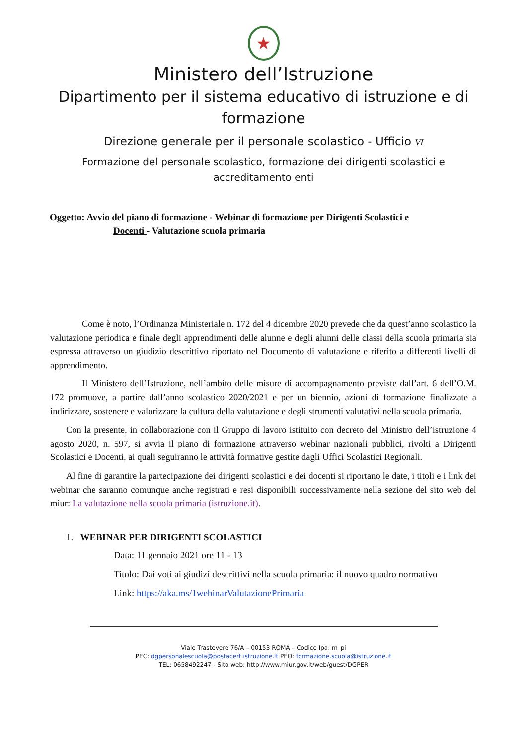★
Ministero dell’Istruzione
Dipartimento per il sistema educativo di istruzione e di
formazione
Direzione generale per il personale scolastico - Ufficio VI
Formazione del personale scolastico, formazione dei dirigenti scolastici e
accreditamento enti
Oggetto: Avvio del piano di formazione - Webinar di formazione per Dirigenti Scolastici e
Docenti - Valutazione scuola primaria
Come è noto, l’Ordinanza Ministeriale n. 172 del 4 dicembre 2020 prevede che da quest’anno scolastico la valutazione periodica e finale degli apprendimenti delle alunne e degli alunni delle classi della scuola primaria sia espressa attraverso un giudizio descrittivo riportato nel Documento di valutazione e riferito a differenti livelli di apprendimento.
Il Ministero dell’Istruzione, nell’ambito delle misure di accompagnamento previste dall’art. 6 dell’O.M. 172 promuove, a partire dall’anno scolastico 2020/2021 e per un biennio, azioni di formazione finalizzate a indirizzare, sostenere e valorizzare la cultura della valutazione e degli strumenti valutativi nella scuola primaria.
Con la presente, in collaborazione con il Gruppo di lavoro istituito con decreto del Ministro dell’istruzione 4 agosto 2020, n. 597, si avvia il piano di formazione attraverso webinar nazionali pubblici, rivolti a Dirigenti Scolastici e Docenti, ai quali seguiranno le attività formative gestite dagli Uffici Scolastici Regionali.
Al fine di garantire la partecipazione dei dirigenti scolastici e dei docenti si riportano le date, i titoli e i link dei webinar che saranno comunque anche registrati e resi disponibili successivamente nella sezione del sito web del miur: La valutazione nella scuola primaria (istruzione.it).
1. WEBINAR PER DIRIGENTI SCOLASTICI
Data: 11 gennaio 2021 ore 11 - 13
Titolo: Dai voti ai giudizi descrittivi nella scuola primaria: il nuovo quadro normativo
Link: https://aka.ms/1webinarValutazionePrimaria
Viale Trastevere 76/A – 00153 ROMA – Codice Ipa: m_pi
PEC: dgpersonalescuola@postacert.istruzione.it PEO: formazione.scuola@istruzione.it
TEL: 0658492247 - Sito web: http://www.miur.gov.it/web/guest/DGPER